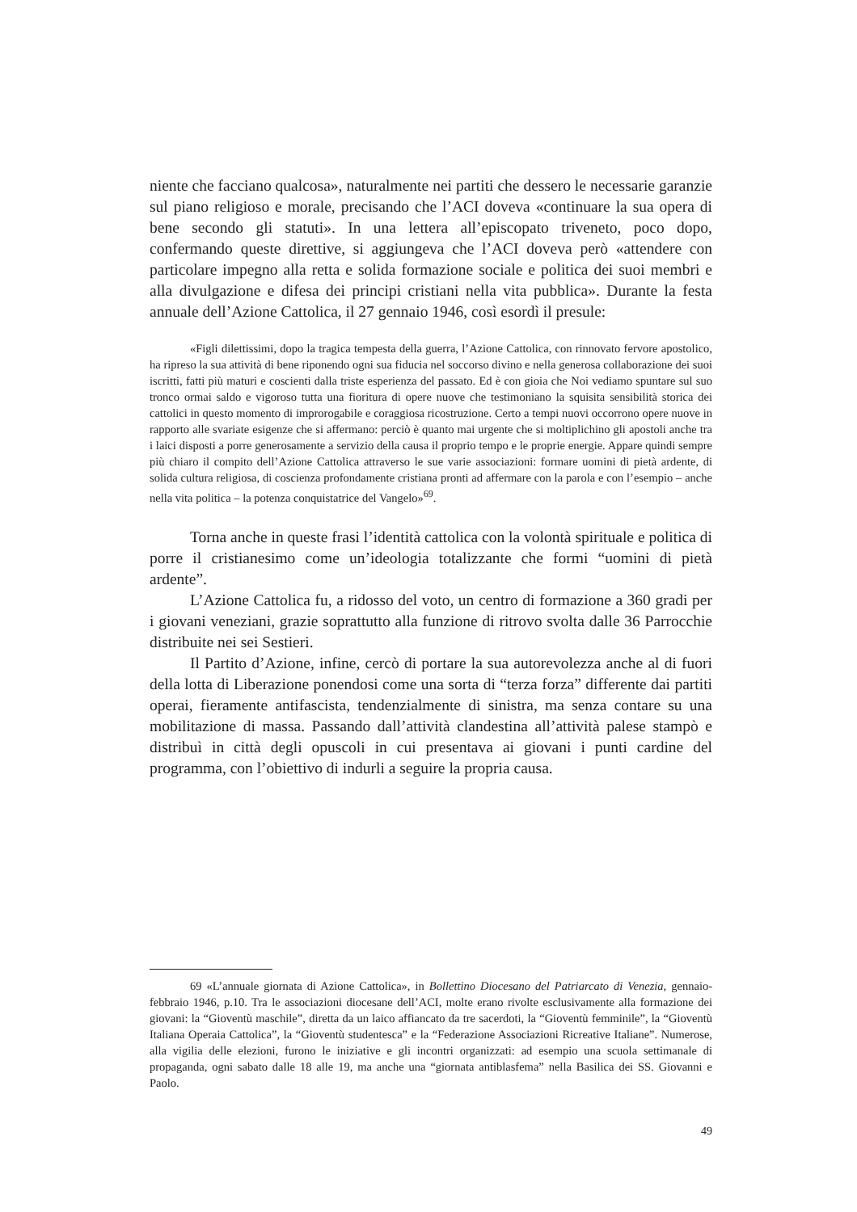niente che facciano qualcosa», naturalmente nei partiti che dessero le necessarie garanzie sul piano religioso e morale, precisando che l’ACI doveva «continuare la sua opera di bene secondo gli statuti». In una lettera all’episcopato triveneto, poco dopo, confermando queste direttive, si aggiungeva che l’ACI doveva però «attendere con particolare impegno alla retta e solida formazione sociale e politica dei suoi membri e alla divulgazione e difesa dei principi cristiani nella vita pubblica». Durante la festa annuale dell’Azione Cattolica, il 27 gennaio 1946, così esordì il presule:
«Figli dilettissimi, dopo la tragica tempesta della guerra, l’Azione Cattolica, con rinnovato fervore apostolico, ha ripreso la sua attività di bene riponendo ogni sua fiducia nel soccorso divino e nella generosa collaborazione dei suoi iscritti, fatti più maturi e coscienti dalla triste esperienza del passato. Ed è con gioia che Noi vediamo spuntare sul suo tronco ormai saldo e vigoroso tutta una fioritura di opere nuove che testimoniano la squisita sensibilità storica dei cattolici in questo momento di improrogabile e coraggiosa ricostruzione. Certo a tempi nuovi occorrono opere nuove in rapporto alle svariate esigenze che si affermano: perciò è quanto mai urgente che si moltiplichino gli apostoli anche tra i laici disposti a porre generosamente a servizio della causa il proprio tempo e le proprie energie. Appare quindi sempre più chiaro il compito dell’Azione Cattolica attraverso le sue varie associazioni: formare uomini di pietà ardente, di solida cultura religiosa, di coscienza profondamente cristiana pronti ad affermare con la parola e con l’esempio – anche nella vita politica – la potenza conquistatrice del Vangelo»<sup>69</sup>.
Torna anche in queste frasi l’identità cattolica con la volontà spirituale e politica di porre il cristianesimo come un’ideologia totalizzante che formi “uomini di pietà ardente”.
L’Azione Cattolica fu, a ridosso del voto, un centro di formazione a 360 gradi per i giovani veneziani, grazie soprattutto alla funzione di ritrovo svolta dalle 36 Parrocchie distribuite nei sei Sestieri.
Il Partito d’Azione, infine, cercò di portare la sua autorevolezza anche al di fuori della lotta di Liberazione ponendosi come una sorta di “terza forza” differente dai partiti operai, fieramente antifascista, tendenzialmente di sinistra, ma senza contare su una mobilitazione di massa. Passando dall’attività clandestina all’attività palese stampò e distribuì in città degli opuscoli in cui presentava ai giovani i punti cardine del programma, con l’obiettivo di indurli a seguire la propria causa.
69 «L’annuale giornata di Azione Cattolica», in Bollettino Diocesano del Patriarcato di Venezia, gennaio-febbraio 1946, p.10. Tra le associazioni diocesane dell’ACI, molte erano rivolte esclusivamente alla formazione dei giovani: la “Gioventù maschile”, diretta da un laico affiancato da tre sacerdoti, la “Gioventù femminile”, la “Gioventù Italiana Operaia Cattolica”, la “Gioventù studentesca” e la “Federazione Associazioni Ricreative Italiane”. Numerose, alla vigilia delle elezioni, furono le iniziative e gli incontri organizzati: ad esempio una scuola settimanale di propaganda, ogni sabato dalle 18 alle 19, ma anche una “giornata antiblasfema” nella Basilica dei SS. Giovanni e Paolo.
49